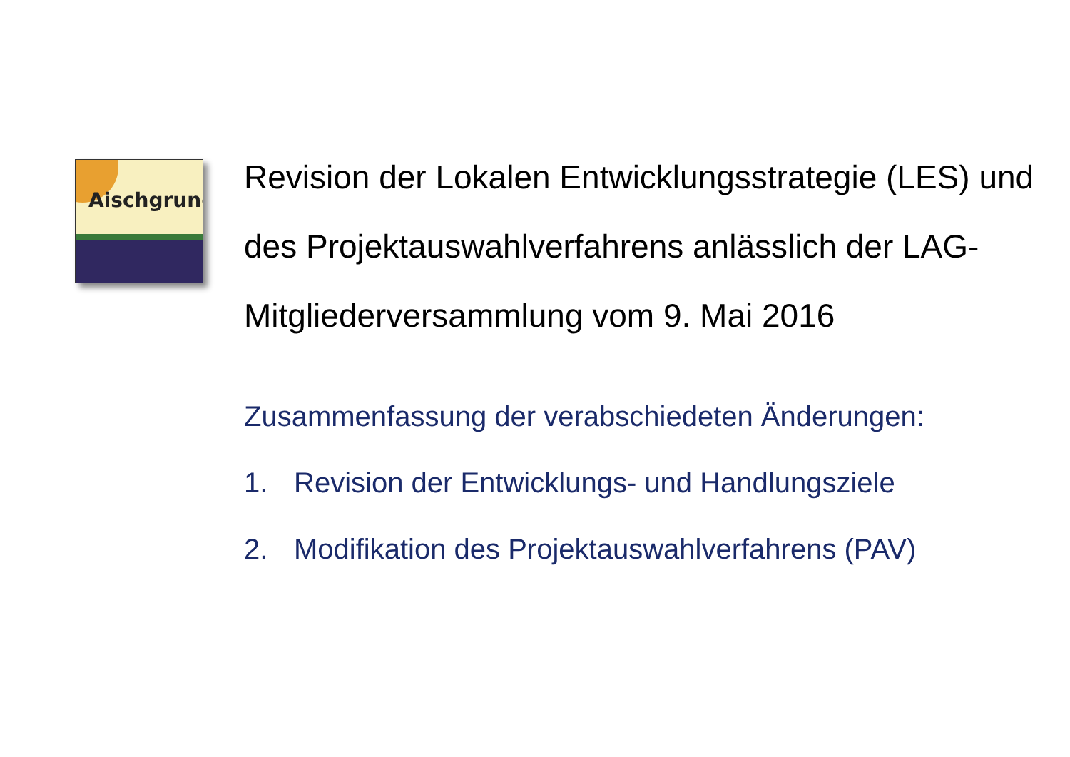Aischgrund
Revision der Lokalen Entwicklungsstrategie (LES) und des Projektauswahlverfahrens anlässlich der LAG-Mitgliederversammlung vom 9. Mai 2016
Zusammenfassung der verabschiedeten Änderungen:
1. Revision der Entwicklungs- und Handlungsziele
2. Modifikation des Projektauswahlverfahrens (PAV)